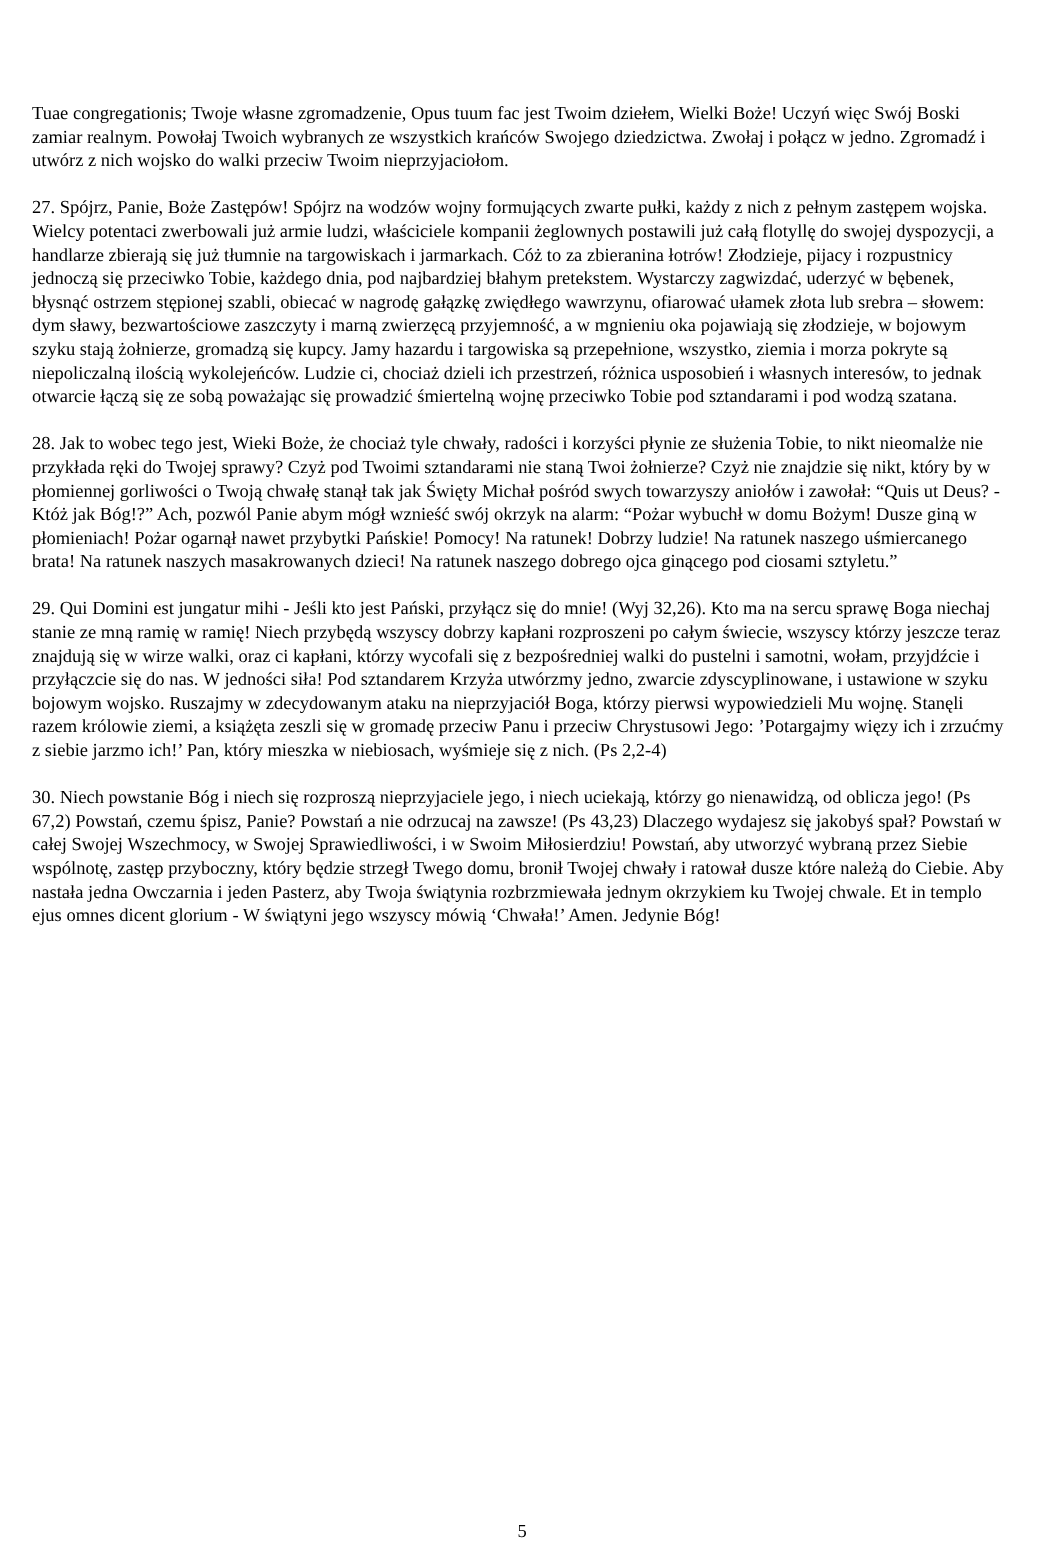Tuae congregationis; Twoje własne zgromadzenie, Opus tuum fac jest Twoim dziełem, Wielki Boże! Uczyń więc Swój Boski zamiar realnym. Powołaj Twoich wybranych ze wszystkich krańców Swojego dziedzictwa. Zwołaj i połącz w jedno. Zgromadź i utwórz z nich wojsko do walki przeciw Twoim nieprzyjaciołom.
27. Spójrz, Panie, Boże Zastępów! Spójrz na wodzów wojny formujących zwarte pułki, każdy z nich z pełnym zastępem wojska. Wielcy potentaci zwerbowali już armie ludzi, właściciele kompanii żeglownych postawili już całą flotyllę do swojej dyspozycji, a handlarze zbierają się już tłumnie na targowiskach i jarmarkach. Cóż to za zbieranina łotrów! Złodzieje, pijacy i rozpustnicy jednoczą się przeciwko Tobie, każdego dnia, pod najbardziej błahym pretekstem. Wystarczy zagwizdać, uderzyć w bębenek, błysnąć ostrzem stępionej szabli, obiecać w nagrodę gałązkę zwiędłego wawrzynu, ofiarować ułamek złota lub srebra – słowem: dym sławy, bezwartościowe zaszczyty i marną zwierzęcą przyjemność, a w mgnieniu oka pojawiają się złodzieje, w bojowym szyku stają żołnierze, gromadzą się kupcy. Jamy hazardu i targowiska są przepełnione, wszystko, ziemia i morza pokryte są niepoliczalną ilością wykolejeńców. Ludzie ci, chociaż dzieli ich przestrzeń, różnica usposobień i własnych interesów, to jednak otwarcie łączą się ze sobą poważając się prowadzić śmiertelną wojnę przeciwko Tobie pod sztandarami i pod wodzą szatana.
28. Jak to wobec tego jest, Wieki Boże, że chociaż tyle chwały, radości i korzyści płynie ze służenia Tobie, to nikt nieomalże nie przykłada ręki do Twojej sprawy? Czyż pod Twoimi sztandarami nie staną Twoi żołnierze? Czyż nie znajdzie się nikt, który by w płomiennej gorliwości o Twoją chwałę stanął tak jak Święty Michał pośród swych towarzyszy aniołów i zawołał: “Quis ut Deus? - Któż jak Bóg!?” Ach, pozwól Panie abym mógł wznieść swój okrzyk na alarm: “Pożar wybuchł w domu Bożym! Dusze giną w płomieniach! Pożar ogarnął nawet przybytki Pańskie! Pomocy! Na ratunek! Dobrzy ludzie! Na ratunek naszego uśmiercanego brata! Na ratunek naszych masakrowanych dzieci! Na ratunek naszego dobrego ojca ginącego pod ciosami sztyletu.”
29. Qui Domini est jungatur mihi - Jeśli kto jest Pański, przyłącz się do mnie! (Wyj 32,26). Kto ma na sercu sprawę Boga niechaj stanie ze mną ramię w ramię! Niech przybędą wszyscy dobrzy kapłani rozproszeni po całym świecie, wszyscy którzy jeszcze teraz znajdują się w wirze walki, oraz ci kapłani, którzy wycofali się z bezpośredniej walki do pustelni i samotni, wołam, przyjdźcie i przyłączcie się do nas. W jedności siła! Pod sztandarem Krzyża utwórzmy jedno, zwarcie zdyscyplinowane, i ustawione w szyku bojowym wojsko. Ruszajmy w zdecydowanym ataku na nieprzyjaciół Boga, którzy pierwsi wypowiedzieli Mu wojnę. Stanęli razem królowie ziemi, a książęta zeszli się w gromadę przeciw Panu i przeciw Chrystusowi Jego: ’Potargajmy więzy ich i zrzućmy z siebie jarzmo ich!’ Pan, który mieszka w niebiosach, wyśmieje się z nich. (Ps 2,2-4)
30. Niech powstanie Bóg i niech się rozproszą nieprzyjaciele jego, i niech uciekają, którzy go nienawidzą, od oblicza jego! (Ps 67,2) Powstań, czemu śpisz, Panie? Powstań a nie odrzucaj na zawsze! (Ps 43,23) Dlaczego wydajesz się jakobyś spał? Powstań w całej Swojej Wszechmocy, w Swojej Sprawiedliwości, i w Swoim Miłosierdziu! Powstań, aby utworzyć wybraną przez Siebie wspólnotę, zastęp przyboczny, który będzie strzegł Twego domu, bronił Twojej chwały i ratował dusze które należą do Ciebie. Aby nastała jedna Owczarnia i jeden Pasterz, aby Twoja świątynia rozbrzmiewała jednym okrzykiem ku Twojej chwale. Et in templo ejus omnes dicent glorium - W świątyni jego wszyscy mówią ‘Chwała!’ Amen. Jedynie Bóg!
5